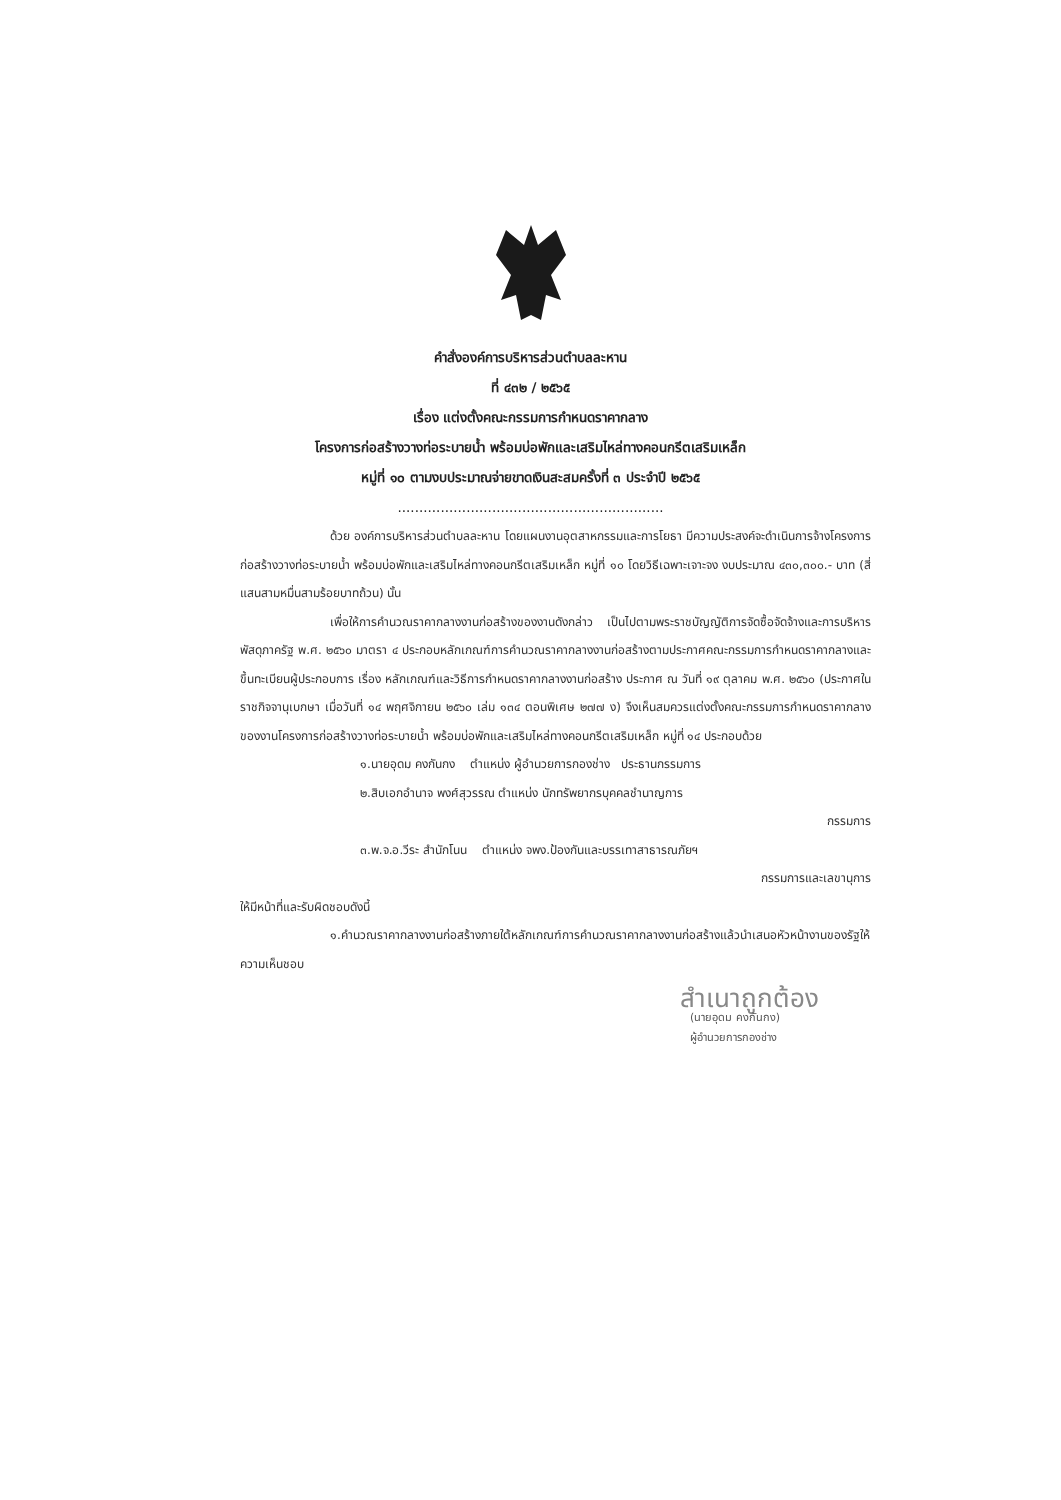คำสั่งองค์การบริหารส่วนตำบลละหาน
ที่ ๔๓๒ / ๒๕๖๕
เรื่อง แต่งตั้งคณะกรรมการกำหนดราคากลาง
โครงการก่อสร้างวางท่อระบายน้ำ พร้อมบ่อพักและเสริมไหล่ทางคอนกรีตเสริมเหล็ก
หมู่ที่ ๑๐ ตามงบประมาณจ่ายขาดเงินสะสมครั้งที่ ๓ ประจำปี ๒๕๖๕
..............................................................
ด้วย องค์การบริหารส่วนตำบลละหาน โดยแผนงานอุตสาหกรรมและการโยธา มีความประสงค์จะดำเนินการจ้างโครงการก่อสร้างวางท่อระบายน้ำ พร้อมบ่อพักและเสริมไหล่ทางคอนกรีตเสริมเหล็ก หมู่ที่ ๑๐ โดยวิธีเฉพาะเจาะจง งบประมาณ ๔๓๐,๓๐๐.- บาท (สี่แสนสามหมื่นสามร้อยบาทถ้วน) นั้น
เพื่อให้การคำนวณราคากลางงานก่อสร้างของงานดังกล่าว เป็นไปตามพระราชบัญญัติการจัดซื้อจัดจ้างและการบริหารพัสดุภาครัฐ พ.ศ. ๒๕๖๐ มาตรา ๔ ประกอบหลักเกณฑ์การคำนวณราคากลางงานก่อสร้างตามประกาศคณะกรรมการกำหนดราคากลางและขึ้นทะเบียนผู้ประกอบการ เรื่อง หลักเกณฑ์และวิธีการกำหนดราคากลางงานก่อสร้าง ประกาศ ณ วันที่ ๑๙ ตุลาคม พ.ศ. ๒๕๖๐ (ประกาศในราชกิจจานุเบกษา เมื่อวันที่ ๑๔ พฤศจิกายน ๒๕๖๐ เล่ม ๑๓๔ ตอนพิเศษ ๒๗๗ ง) จึงเห็นสมควรแต่งตั้งคณะกรรมการกำหนดราคากลางของงานโครงการก่อสร้างวางท่อระบายน้ำ พร้อมบ่อพักและเสริมไหล่ทางคอนกรีตเสริมเหล็ก หมู่ที่ ๑๔ ประกอบด้วย
๑.นายอุดม คงกันกง ตำแหน่ง ผู้อำนวยการกองช่าง ประธานกรรมการ
๒.สิบเอกอำนาจ พงศ์สุวรรณ ตำแหน่ง นักทรัพยากรบุคคลชำนาญการ
กรรมการ
๓.พ.จ.อ.วีระ สำนักโนน ตำแหน่ง จพง.ป้องกันและบรรเทาสาธารณภัยฯ
กรรมการและเลขานุการ
ให้มีหน้าที่และรับผิดชอบดังนี้
๑.คำนวณราคากลางงานก่อสร้างภายใต้หลักเกณฑ์การคำนวณราคากลางงานก่อสร้างแล้วนำเสนอหัวหน้างานของรัฐให้ความเห็นชอบ
สำเนาถูกต้อง
(นายอุดม คงกันกง)
ผู้อำนวยการกองช่าง